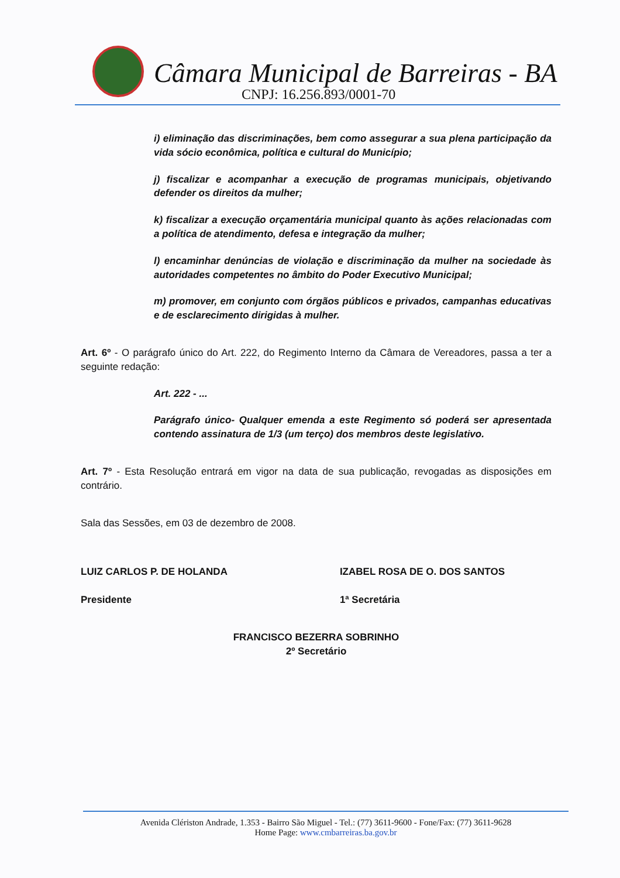Câmara Municipal de Barreiras - BA
CNPJ: 16.256.893/0001-70
i) eliminação das discriminações, bem como assegurar a sua plena participação da vida sócio econômica, política e cultural do Município;
j) fiscalizar e acompanhar a execução de programas municipais, objetivando defender os direitos da mulher;
k) fiscalizar a execução orçamentária municipal quanto às ações relacionadas com a política de atendimento, defesa e integração da mulher;
l) encaminhar denúncias de violação e discriminação da mulher na sociedade às autoridades competentes no âmbito do Poder Executivo Municipal;
m) promover, em conjunto com órgãos públicos e privados, campanhas educativas e de esclarecimento dirigidas à mulher.
Art. 6º - O parágrafo único do Art. 222, do Regimento Interno da Câmara de Vereadores, passa a ter a seguinte redação:
Art. 222 - ...
Parágrafo único- Qualquer emenda a este Regimento só poderá ser apresentada contendo assinatura de 1/3 (um terço) dos membros deste legislativo.
Art. 7º - Esta Resolução entrará em vigor na data de sua publicação, revogadas as disposições em contrário.
Sala das Sessões, em 03 de dezembro de 2008.
LUIZ CARLOS P. DE HOLANDA
Presidente
IZABEL ROSA DE O. DOS SANTOS
1ª Secretária
FRANCISCO BEZERRA SOBRINHO
2º Secretário
Avenida Clériston Andrade, 1.353 - Bairro São Miguel - Tel.: (77) 3611-9600 - Fone/Fax: (77) 3611-9628
Home Page: www.cmbarreiras.ba.gov.br